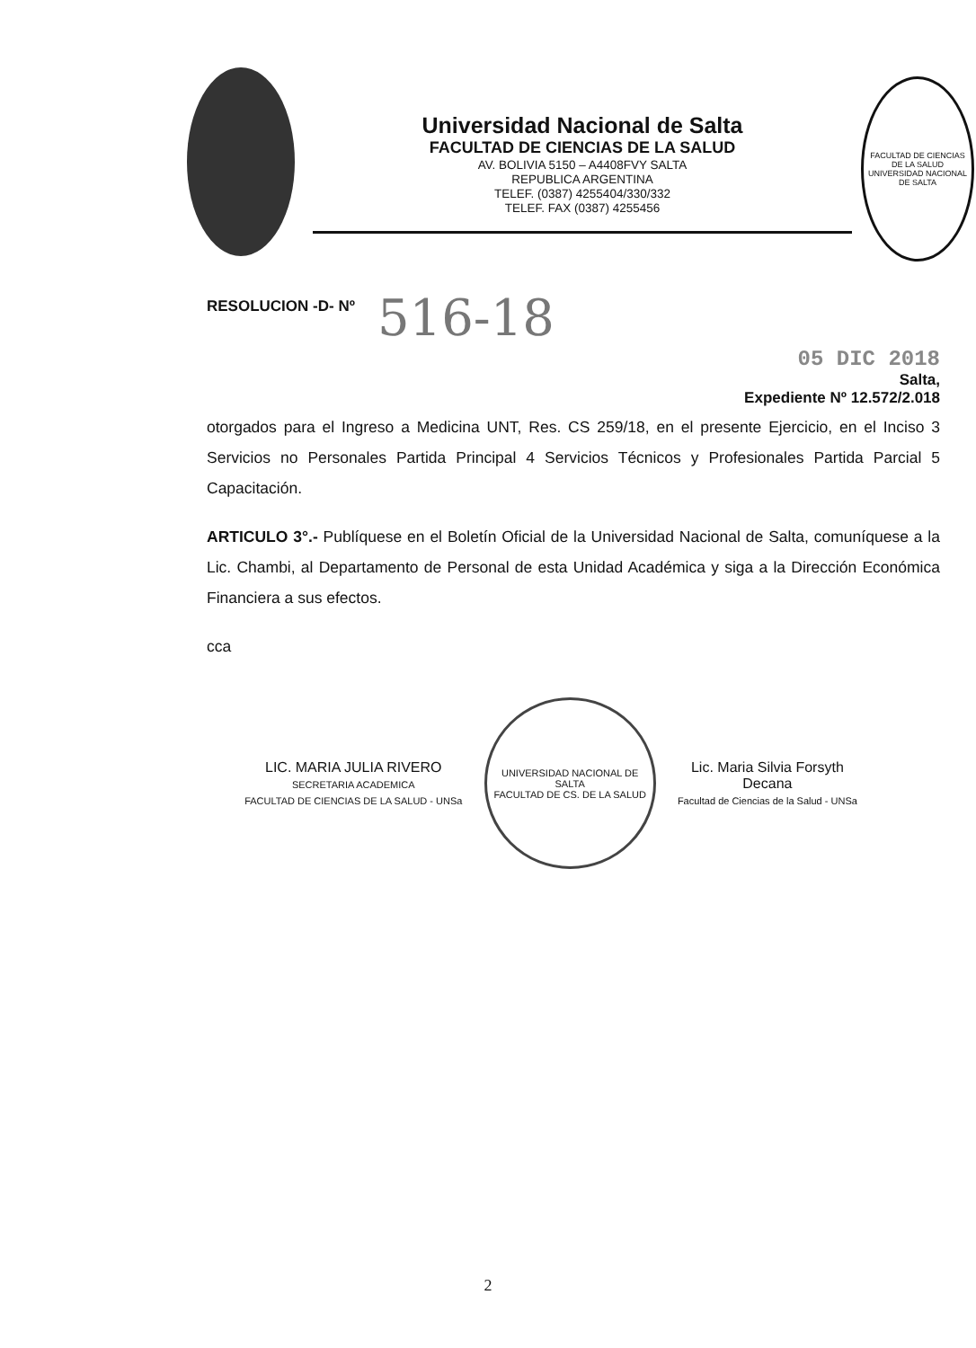Universidad Nacional de Salta
FACULTAD DE CIENCIAS DE LA SALUD
AV. BOLIVIA 5150 – A4408FVY SALTA
REPUBLICA ARGENTINA
TELEF. (0387) 4255404/330/332
TELEF. FAX (0387) 4255456
FACULTAD DE CIENCIAS DE LA SALUD
UNIVERSIDAD NACIONAL DE SALTA
RESOLUCION -D- Nº 516-18
05 DIC 2018
Salta,
Expediente Nº 12.572/2.018
otorgados para el Ingreso a Medicina UNT, Res. CS 259/18, en el presente Ejercicio, en el Inciso 3 Servicios no Personales Partida Principal 4 Servicios Técnicos y Profesionales Partida Parcial 5 Capacitación.
ARTICULO 3°.- Publíquese en el Boletín Oficial de la Universidad Nacional de Salta, comuníquese a la Lic. Chambi, al Departamento de Personal de esta Unidad Académica y siga a la Dirección Económica Financiera a sus efectos.
cca
LIC. MARIA JULIA RIVERO
SECRETARIA ACADEMICA
FACULTAD DE CIENCIAS DE LA SALUD - UNSa
UNIVERSIDAD NACIONAL DE SALTA
FACULTAD DE CS. DE LA SALUD
Lic. Maria Silvia Forsyth
Decana
Facultad de Ciencias de la Salud - UNSa
2